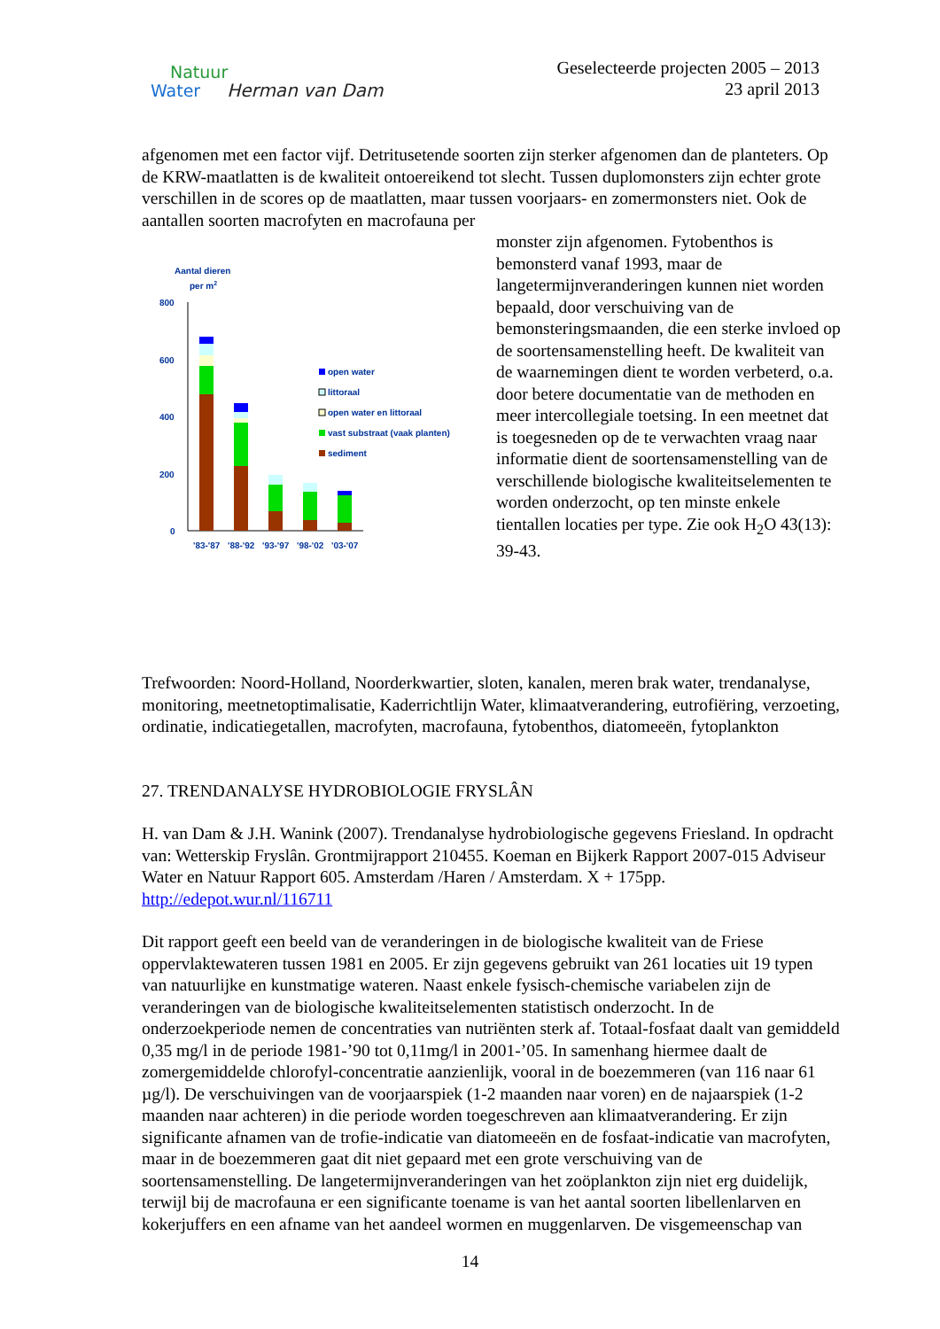Natuur
Water Herman van Dam
Geselecteerde projecten 2005 – 2013
23 april 2013
afgenomen met een factor vijf. Detritusetende soorten zijn sterker afgenomen dan de planteters. Op de KRW-maatlatten is de kwaliteit ontoereikend tot slecht. Tussen duplomonsters zijn echter grote verschillen in de scores op de maatlatten, maar tussen voorjaars- en zomermonsters niet. Ook de aantallen soorten macrofyten en macrofauna per
Aantal dieren
per m2
800
600
400
200
0
'83-'87
'88-'92
'93-'97
'98-'02
'03-'07
open water
littoraal
open water en littoraal
vast substraat (vaak planten)
sediment
monster zijn afgenomen. Fytobenthos is bemonsterd vanaf 1993, maar de langetermijnveranderingen kunnen niet worden bepaald, door verschuiving van de bemonsteringsmaanden, die een sterke invloed op de soortensamenstelling heeft. De kwaliteit van de waarnemingen dient te worden verbeterd, o.a. door betere documentatie van de methoden en meer intercollegiale toetsing. In een meetnet dat is toegesneden op de te verwachten vraag naar informatie dient de soortensamenstelling van de verschillende biologische kwaliteitselementen te worden onderzocht, op ten minste enkele tientallen locaties per type. Zie ook H<sub>2</sub>O 43(13): 39-43.
Trefwoorden: Noord-Holland, Noorderkwartier, sloten, kanalen, meren brak water, trendanalyse, monitoring, meetnetoptimalisatie, Kaderrichtlijn Water, klimaatverandering, eutrofiëring, verzoeting, ordinatie, indicatiegetallen, macrofyten, macrofauna, fytobenthos, diatomeeën, fytoplankton
27. TRENDANALYSE HYDROBIOLOGIE FRYSLÂN
H. van Dam & J.H. Wanink (2007). Trendanalyse hydrobiologische gegevens Friesland. In opdracht van: Wetterskip Fryslân. Grontmijrapport 210455. Koeman en Bijkerk Rapport 2007-015 Adviseur Water en Natuur Rapport 605. Amsterdam /Haren / Amsterdam. X + 175pp. http://edepot.wur.nl/116711
Dit rapport geeft een beeld van de veranderingen in de biologische kwaliteit van de Friese oppervlaktewateren tussen 1981 en 2005. Er zijn gegevens gebruikt van 261 locaties uit 19 typen van natuurlijke en kunstmatige wateren. Naast enkele fysisch-chemische variabelen zijn de veranderingen van de biologische kwaliteitselementen statistisch onderzocht. In de onderzoekperiode nemen de concentraties van nutriënten sterk af. Totaal-fosfaat daalt van gemiddeld 0,35 mg/l in de periode 1981-’90 tot 0,11mg/l in 2001-’05. In samenhang hiermee daalt de zomergemiddelde chlorofyl-concentratie aanzienlijk, vooral in de boezemmeren (van 116 naar 61 µg/l). De verschuivingen van de voorjaarspiek (1-2 maanden naar voren) en de najaarspiek (1-2 maanden naar achteren) in die periode worden toegeschreven aan klimaatverandering. Er zijn significante afnamen van de trofie-indicatie van diatomeeën en de fosfaat-indicatie van macrofyten, maar in de boezemmeren gaat dit niet gepaard met een grote verschuiving van de soortensamenstelling. De langetermijnveranderingen van het zoöplankton zijn niet erg duidelijk, terwijl bij de macrofauna er een significante toename is van het aantal soorten libellenlarven en kokerjuffers en een afname van het aandeel wormen en muggenlarven. De visgemeenschap van
14